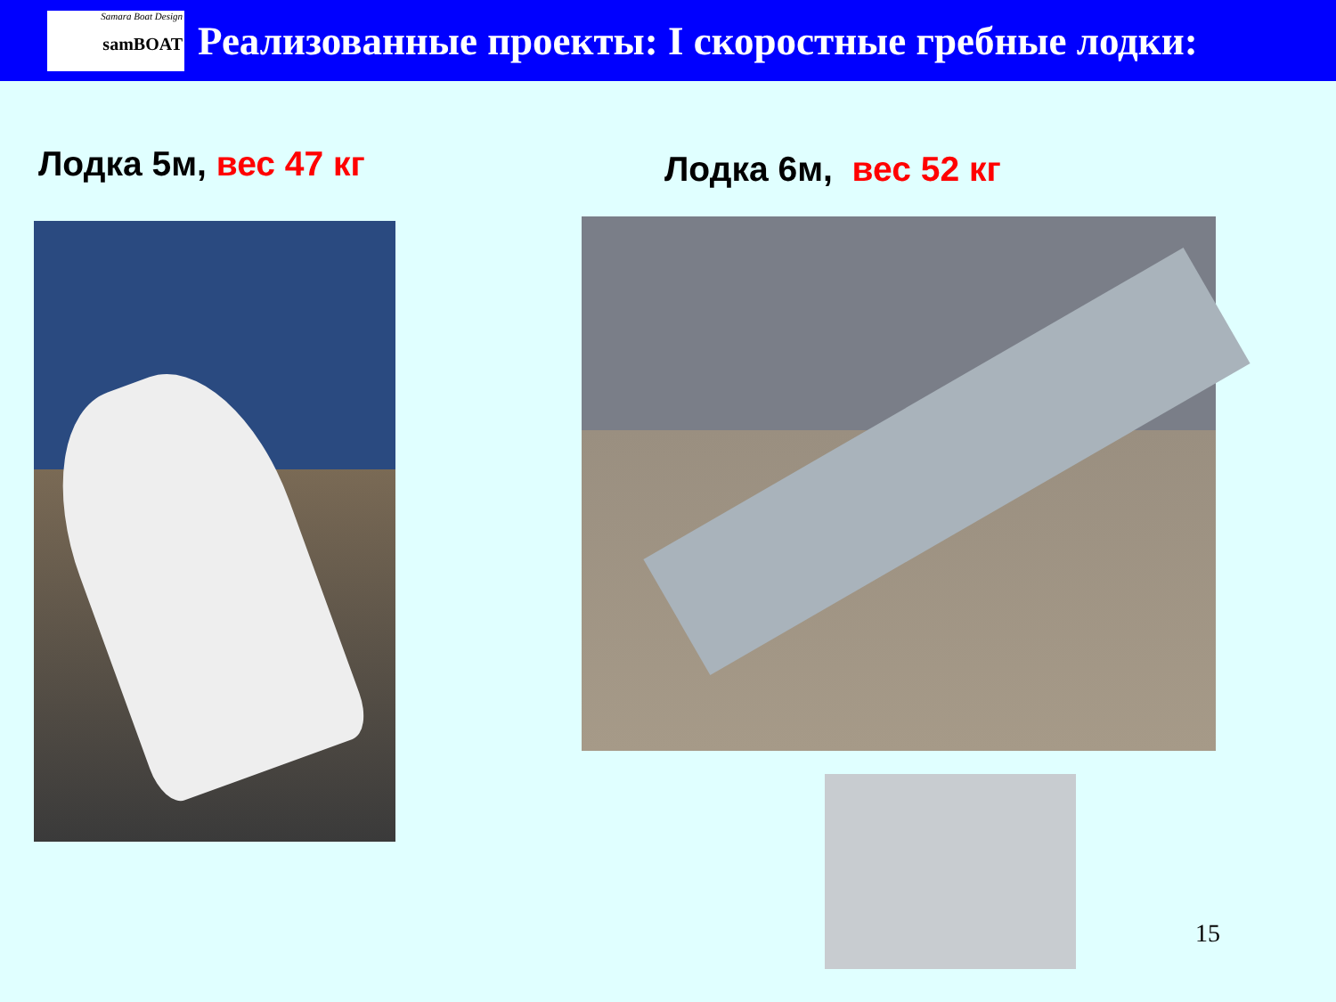Samara Boat Design
samBOAT
Реализованные проекты: I скоростные гребные лодки:
Лодка 5м, вес 47 кг Лодка 6м, вес 52 кг
15